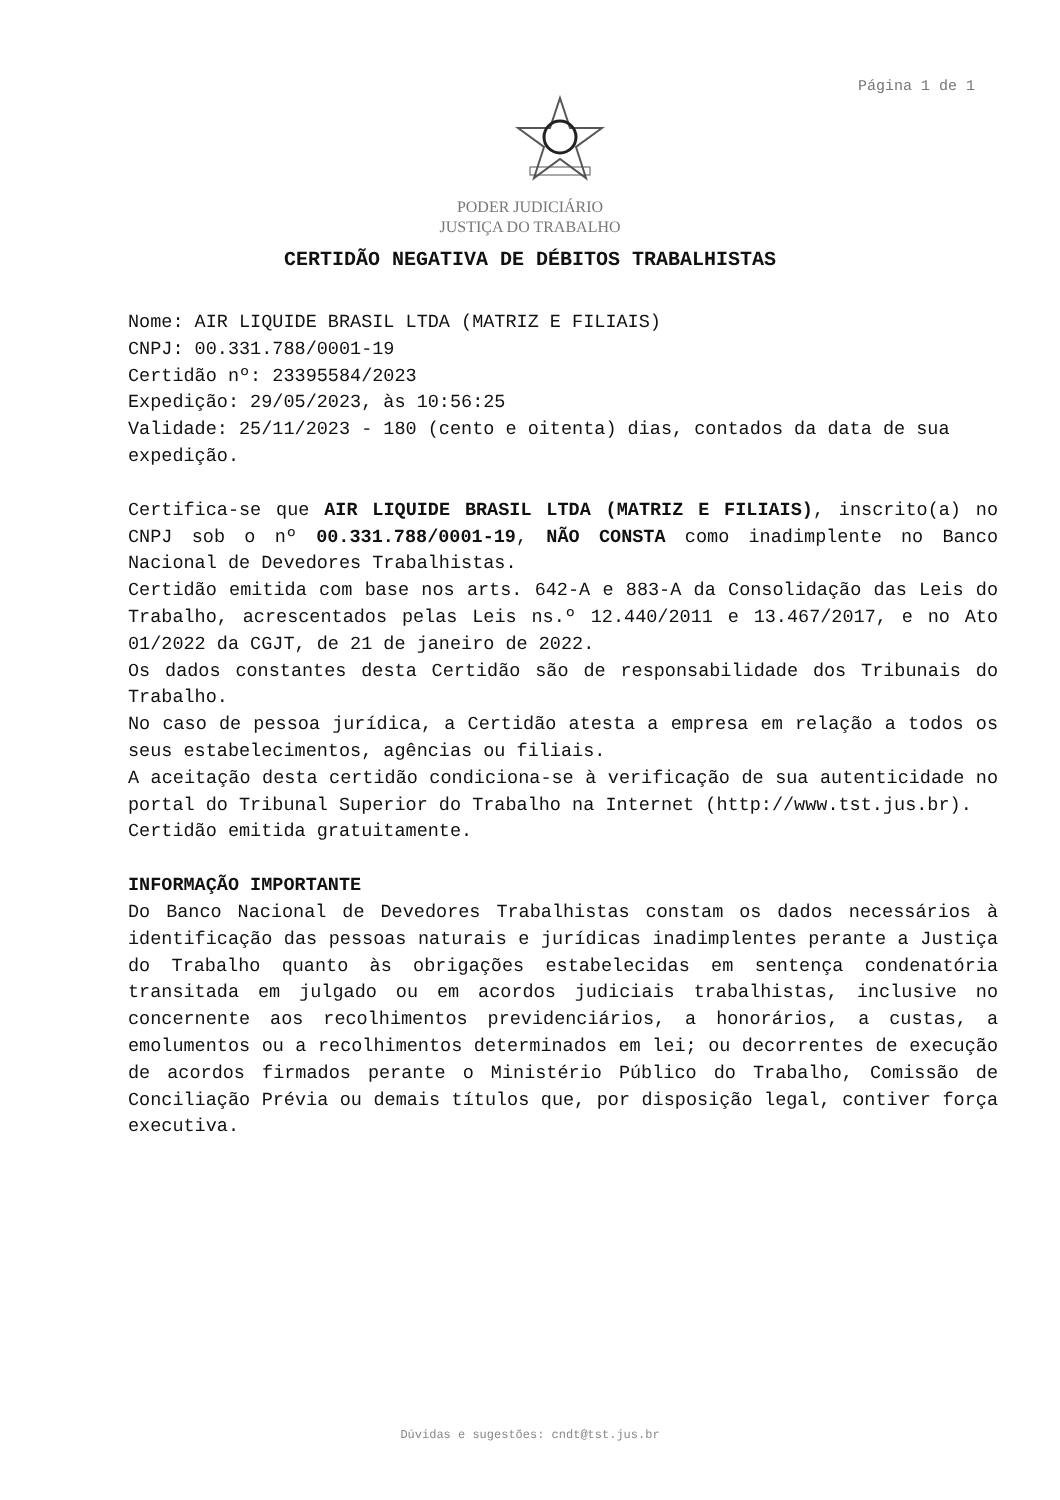Página 1 de 1
PODER JUDICIÁRIO
JUSTIÇA DO TRABALHO
CERTIDÃO NEGATIVA DE DÉBITOS TRABALHISTAS
Nome: AIR LIQUIDE BRASIL LTDA (MATRIZ E FILIAIS)
CNPJ: 00.331.788/0001-19
Certidão nº: 23395584/2023
Expedição: 29/05/2023, às 10:56:25
Validade: 25/11/2023 - 180 (cento e oitenta) dias, contados da data de sua expedição.
Certifica-se que AIR LIQUIDE BRASIL LTDA (MATRIZ E FILIAIS), inscrito(a) no CNPJ sob o nº 00.331.788/0001-19, NÃO CONSTA como inadimplente no Banco Nacional de Devedores Trabalhistas.
Certidão emitida com base nos arts. 642-A e 883-A da Consolidação das Leis do Trabalho, acrescentados pelas Leis ns.º 12.440/2011 e 13.467/2017, e no Ato 01/2022 da CGJT, de 21 de janeiro de 2022.
Os dados constantes desta Certidão são de responsabilidade dos Tribunais do Trabalho.
No caso de pessoa jurídica, a Certidão atesta a empresa em relação a todos os seus estabelecimentos, agências ou filiais.
A aceitação desta certidão condiciona-se à verificação de sua autenticidade no portal do Tribunal Superior do Trabalho na Internet (http://www.tst.jus.br).
Certidão emitida gratuitamente.
INFORMAÇÃO IMPORTANTE
Do Banco Nacional de Devedores Trabalhistas constam os dados necessários à identificação das pessoas naturais e jurídicas inadimplentes perante a Justiça do Trabalho quanto às obrigações estabelecidas em sentença condenatória transitada em julgado ou em acordos judiciais trabalhistas, inclusive no concernente aos recolhimentos previdenciários, a honorários, a custas, a emolumentos ou a recolhimentos determinados em lei; ou decorrentes de execução de acordos firmados perante o Ministério Público do Trabalho, Comissão de Conciliação Prévia ou demais títulos que, por disposição legal, contiver força executiva.
Dúvidas e sugestões: cndt@tst.jus.br